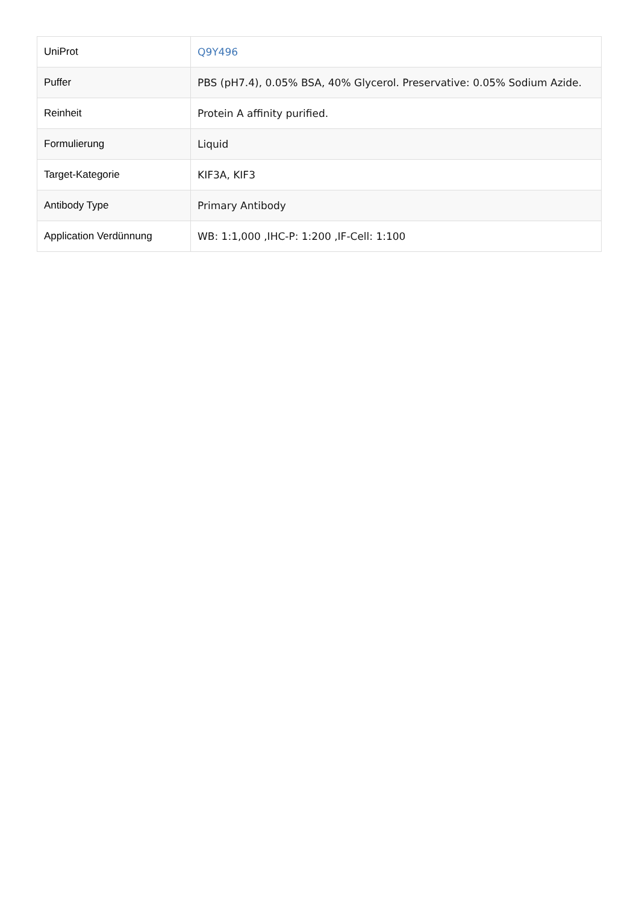| UniProt | Q9Y496 |
| Puffer | PBS (pH7.4), 0.05% BSA, 40% Glycerol. Preservative: 0.05% Sodium Azide. |
| Reinheit | Protein A affinity purified. |
| Formulierung | Liquid |
| Target-Kategorie | KIF3A, KIF3 |
| Antibody Type | Primary Antibody |
| Application Verdünnung | WB: 1:1,000 ,IHC-P: 1:200 ,IF-Cell: 1:100 |